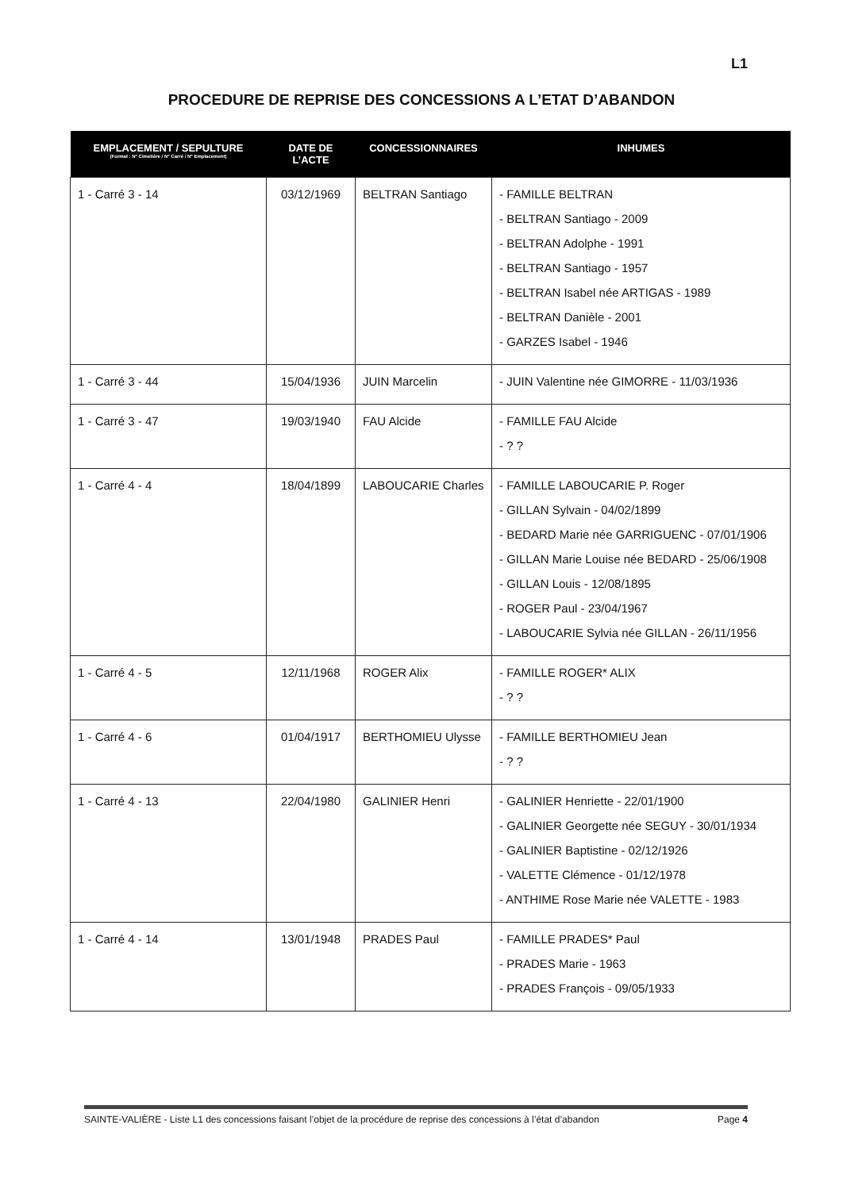L1
PROCEDURE DE REPRISE DES CONCESSIONS A L’ETAT D’ABANDON
| EMPLACEMENT / SEPULTURE (Format : N° Cimetière / N° Carré / N° Emplacement) | DATE DE L’ACTE | CONCESSIONNAIRES | INHUMES |
| --- | --- | --- | --- |
| 1 - Carré 3 - 14 | 03/12/1969 | BELTRAN Santiago | - FAMILLE BELTRAN - BELTRAN Santiago - 2009 - BELTRAN Adolphe - 1991 - BELTRAN Santiago - 1957 - BELTRAN Isabel née ARTIGAS - 1989 - BELTRAN Danièle - 2001 - GARZES Isabel - 1946 |
| 1 - Carré 3 - 44 | 15/04/1936 | JUIN Marcelin | - JUIN Valentine née GIMORRE - 11/03/1936 |
| 1 - Carré 3 - 47 | 19/03/1940 | FAU Alcide | - FAMILLE FAU Alcide - ? ? |
| 1 - Carré 4 - 4 | 18/04/1899 | LABOUCARIE Charles | - FAMILLE LABOUCARIE P. Roger - GILLAN Sylvain - 04/02/1899 - BEDARD Marie née GARRIGUENC - 07/01/1906 - GILLAN Marie Louise née BEDARD - 25/06/1908 - GILLAN Louis - 12/08/1895 - ROGER Paul - 23/04/1967 - LABOUCARIE Sylvia née GILLAN - 26/11/1956 |
| 1 - Carré 4 - 5 | 12/11/1968 | ROGER Alix | - FAMILLE ROGER* ALIX - ? ? |
| 1 - Carré 4 - 6 | 01/04/1917 | BERTHOMIEU Ulysse | - FAMILLE BERTHOMIEU Jean - ? ? |
| 1 - Carré 4 - 13 | 22/04/1980 | GALINIER Henri | - GALINIER Henriette - 22/01/1900 - GALINIER Georgette née SEGUY - 30/01/1934 - GALINIER Baptistine - 02/12/1926 - VALETTE Clémence - 01/12/1978 - ANTHIME Rose Marie née VALETTE - 1983 |
| 1 - Carré 4 - 14 | 13/01/1948 | PRADES Paul | - FAMILLE PRADES* Paul - PRADES Marie - 1963 - PRADES François - 09/05/1933 |
SAINTE-VALIÈRE - Liste L1 des concessions faisant l’objet de la procédure de reprise des concessions à l’état d’abandon Page 4